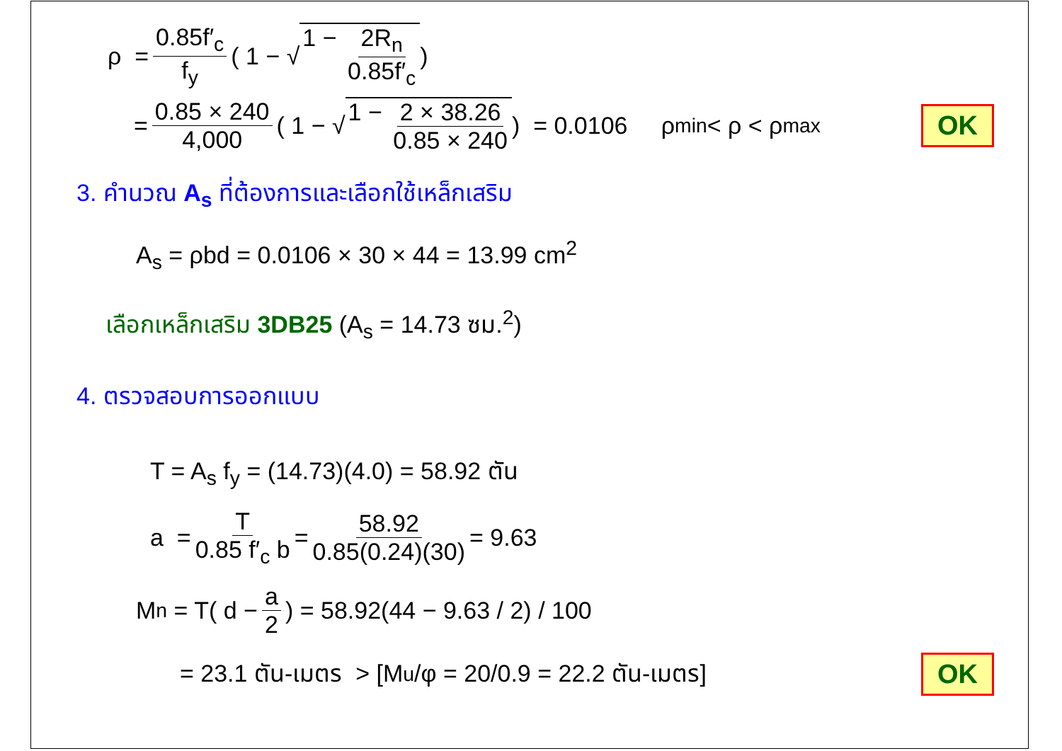ρ = 0.85f′<sub>c</sub> f<sub>y</sub> ( 1 − √ 1 − 2R<sub>n</sub> 0.85f′<sub>c</sub>)
= 0.85 × 240 4,000 ( 1 − √ 1 − 2 × 38.26 0.85 × 240) = 0.0106 ρ<sub>min</sub> < ρ < ρ<sub>max</sub> OK
3. คำนวณ A<sub>s</sub> ที่ต้องการและเลือกใช้เหล็กเสริม
A<sub>s</sub> = ρbd = 0.0106 × 30 × 44 = 13.99 cm<sup>2</sup>
เลือกเหล็กเสริม 3DB25 (A<sub>s</sub> = 14.73 ซม.<sup>2</sup>)
4. ตรวจสอบการออกแบบ
T = A<sub>s</sub> f<sub>y</sub> = (14.73)(4.0) = 58.92 ตัน
a = T 0.85 f′<sub>c</sub> b = 58.92 0.85(0.24)(30) = 9.63
M<sub>n</sub> = T( d − a 2) = 58.92(44 − 9.63 / 2) / 100
= 23.1 ตัน-เมตร > [M<sub>u</sub>/φ = 20/0.9 = 22.2 ตัน-เมตร] OK